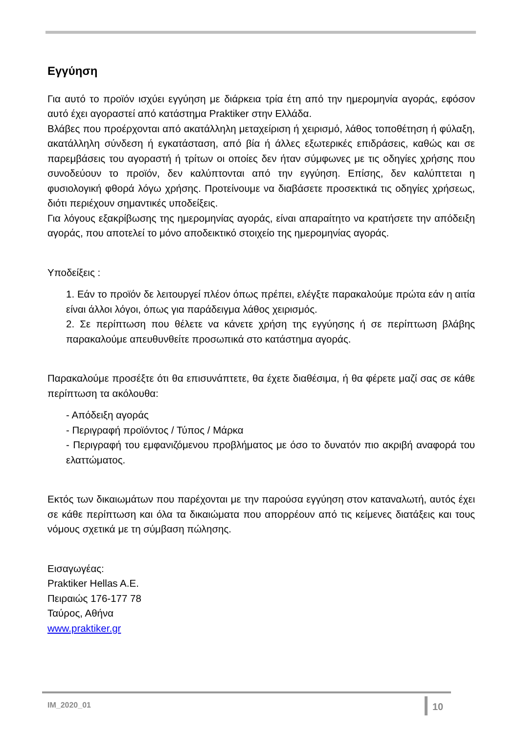Εγγύηση
Για αυτό το προϊόν ισχύει εγγύηση με διάρκεια τρία έτη από την ημερομηνία αγοράς, εφόσον αυτό έχει αγοραστεί από κατάστημα Praktiker στην Ελλάδα.
Βλάβες που προέρχονται από ακατάλληλη μεταχείριση ή χειρισμό, λάθος τοποθέτηση ή φύλαξη, ακατάλληλη σύνδεση ή εγκατάσταση, από βία ή άλλες εξωτερικές επιδράσεις, καθώς και σε παρεμβάσεις του αγοραστή ή τρίτων οι οποίες δεν ήταν σύμφωνες με τις οδηγίες χρήσης που συνοδεύουν το προϊόν, δεν καλύπτονται από την εγγύηση. Επίσης, δεν καλύπτεται η φυσιολογική φθορά λόγω χρήσης. Προτείνουμε να διαβάσετε προσεκτικά τις οδηγίες χρήσεως, διότι περιέχουν σημαντικές υποδείξεις.
Για λόγους εξακρίβωσης της ημερομηνίας αγοράς, είναι απαραίτητο να κρατήσετε την απόδειξη αγοράς, που αποτελεί το μόνο αποδεικτικό στοιχείο της ημερομηνίας αγοράς.
Υποδείξεις :
1. Εάν το προϊόν δε λειτουργεί πλέον όπως πρέπει, ελέγξτε παρακαλούμε πρώτα εάν η αιτία είναι άλλοι λόγοι, όπως για παράδειγμα λάθος χειρισμός.
2. Σε περίπτωση που θέλετε να κάνετε χρήση της εγγύησης ή σε περίπτωση βλάβης παρακαλούμε απευθυνθείτε προσωπικά στο κατάστημα αγοράς.
Παρακαλούμε προσέξτε ότι θα επισυνάπτετε, θα έχετε διαθέσιμα, ή θα φέρετε μαζί σας σε κάθε περίπτωση τα ακόλουθα:
- Απόδειξη αγοράς
- Περιγραφή προϊόντος / Τύπος / Μάρκα
- Περιγραφή του εμφανιζόμενου προβλήματος με όσο το δυνατόν πιο ακριβή αναφορά του ελαττώματος.
Εκτός των δικαιωμάτων που παρέχονται με την παρούσα εγγύηση στον καταναλωτή, αυτός έχει σε κάθε περίπτωση και όλα τα δικαιώματα που απορρέουν από τις κείμενες διατάξεις και τους νόμους σχετικά με τη σύμβαση πώλησης.
Εισαγωγέας:
Praktiker Hellas A.E.
Πειραιώς 176-177 78
Ταύρος, Αθήνα
www.praktiker.gr
IM_2020_01 10